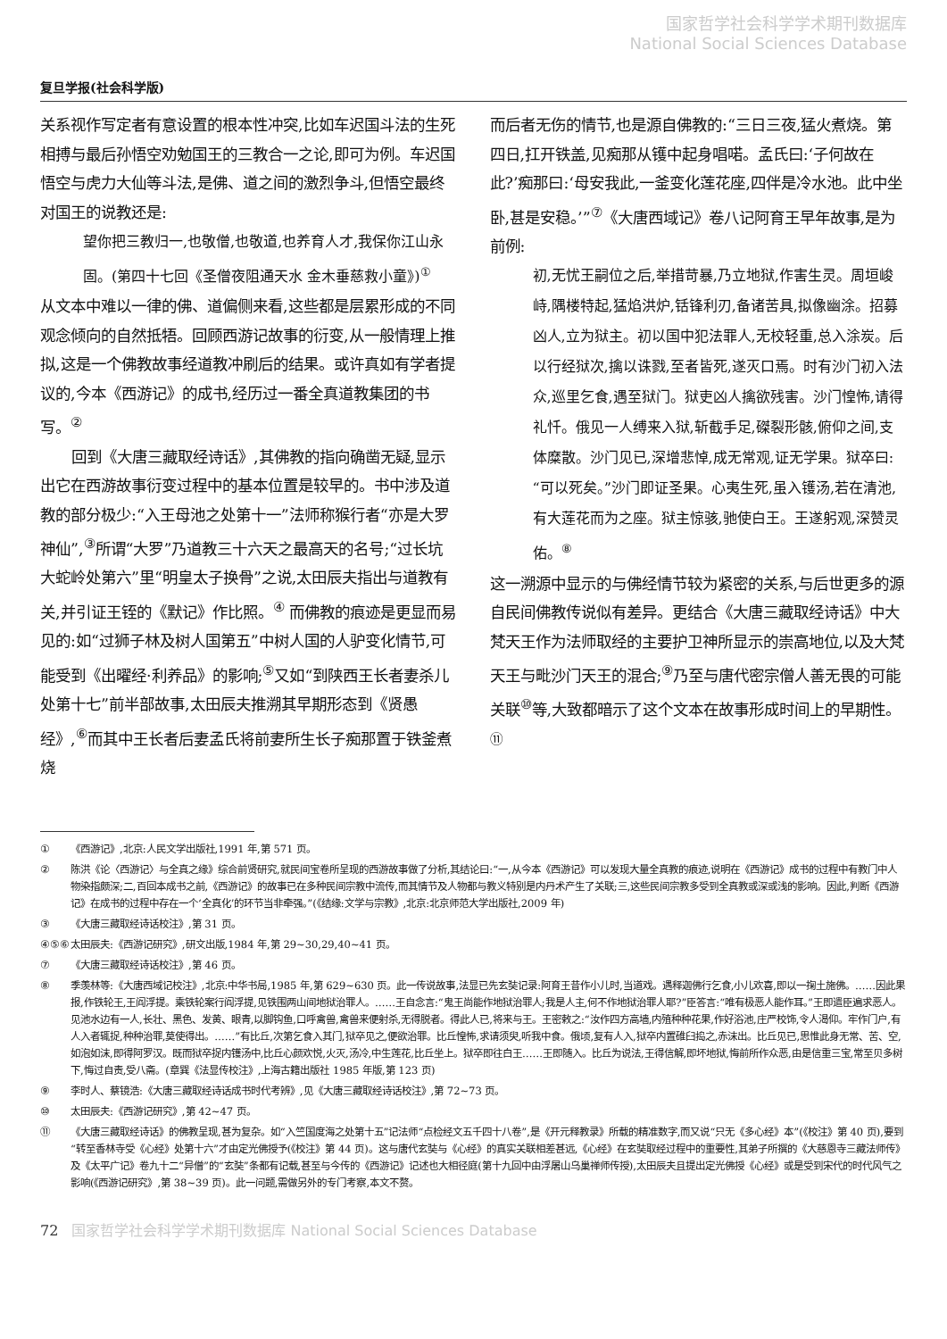国家哲学社会科学学术期刊数据库
National Social Sciences Database
复旦学报(社会科学版)
关系视作写定者有意设置的根本性冲突,比如车迟国斗法的生死相搏与最后孙悟空劝勉国王的三教合一之论,即可为例。车迟国悟空与虎力大仙等斗法,是佛、道之间的激烈争斗,但悟空最终对国王的说教还是:
望你把三教归一,也敬僧,也敬道,也养育人才,我保你江山永固。(第四十七回《圣僧夜阻通天水 金木垂慈救小童》)<sup>①</sup>
从文本中难以一律的佛、道偏侧来看,这些都是层累形成的不同观念倾向的自然抵牾。回顾西游记故事的衍变,从一般情理上推拟,这是一个佛教故事经道教冲刷后的结果。或许真如有学者提议的,今本《西游记》的成书,经历过一番全真道教集团的书写。<sup>②</sup>
回到《大唐三藏取经诗话》,其佛教的指向确凿无疑,显示出它在西游故事衍变过程中的基本位置是较早的。书中涉及道教的部分极少:“入王母池之处第十一”法师称猴行者“亦是大罗神仙”,<sup>③</sup>所谓“大罗”乃道教三十六天之最高天的名号;“过长坑大蛇岭处第六”里“明皇太子换骨”之说,太田辰夫指出与道教有关,并引证王铚的《默记》作比照。<sup>④</sup> 而佛教的痕迹是更显而易见的:如“过狮子林及树人国第五”中树人国的人驴变化情节,可能受到《出曜经·利养品》的影响;<sup>⑤</sup>又如“到陕西王长者妻杀儿处第十七”前半部故事,太田辰夫推溯其早期形态到《贤愚经》,<sup>⑥</sup>而其中王长者后妻孟氏将前妻所生长子痴那置于铁釜煮烧
而后者无伤的情节,也是源自佛教的:“三日三夜,猛火煮烧。第四日,扛开铁盖,见痴那从镬中起身唱喏。孟氏曰:‘子何故在此?’痴那曰:‘母安我此,一釜变化莲花座,四伴是冷水池。此中坐卧,甚是安稳。’”<sup>⑦</sup>《大唐西域记》卷八记阿育王早年故事,是为前例:
初,无忧王嗣位之后,举措苛暴,乃立地狱,作害生灵。周垣峻峙,隅楼特起,猛焰洪炉,铦锋利刃,备诸苦具,拟像幽涂。招募凶人,立为狱主。初以国中犯法罪人,无校轻重,总入涂炭。后以行经狱次,擒以诛戮,至者皆死,遂灭口焉。时有沙门初入法众,巡里乞食,遇至狱门。狱吏凶人擒欲残害。沙门惶怖,请得礼忏。俄见一人缚来入狱,斩截手足,磔裂形骸,俯仰之间,支体糜散。沙门见已,深增悲悼,成无常观,证无学果。狱卒曰:“可以死矣。”沙门即证圣果。心夷生死,虽入镬汤,若在清池,有大莲花而为之座。狱主惊骇,驰使白王。王遂躬观,深赞灵佑。<sup>⑧</sup>
这一溯源中显示的与佛经情节较为紧密的关系,与后世更多的源自民间佛教传说似有差异。更结合《大唐三藏取经诗话》中大梵天王作为法师取经的主要护卫神所显示的崇高地位,以及大梵天王与毗沙门天王的混合;<sup>⑨</sup>乃至与唐代密宗僧人善无畏的可能关联<sup>⑩</sup>等,大致都暗示了这个文本在故事形成时间上的早期性。<sup>⑪</sup>
① 《西游记》,北京:人民文学出版社,1991 年,第 571 页。
② 陈洪《论〈西游记〉与全真之缘》综合前贤研究,就民间宝卷所呈现的西游故事做了分析,其结论曰:“一,从今本《西游记》可以发现大量全真教的痕迹,说明在《西游记》成书的过程中有教门中人物染指颇深;二,百回本成书之前,《西游记》的故事已在多种民间宗教中流传,而其情节及人物都与教义特别是内丹术产生了关联;三,这些民间宗教多受到全真教或深或浅的影响。因此,判断《西游记》在成书的过程中存在一个‘全真化’的环节当非牵强。”(《结缘:文学与宗教》,北京:北京师范大学出版社,2009 年)
③ 《大唐三藏取经诗话校注》,第 31 页。
④⑤⑥ 太田辰夫:《西游记研究》,研文出版,1984 年,第 29~30,29,40~41 页。
⑦ 《大唐三藏取经诗话校注》,第 46 页。
⑧ 季羡林等:《大唐西域记校注》,北京:中华书局,1985 年,第 629~630 页。此一传说故事,法显已先玄奘记录:阿育王昔作小儿时,当道戏。遇释迦佛行乞食,小儿欢喜,即以一掬土施佛。……因此果报,作铁轮王,王阎浮提。乘铁轮案行阎浮提,见铁围两山间地狱治罪人。……王自念言:“鬼王尚能作地狱治罪人;我是人主,何不作地狱治罪人耶?”臣答言:“唯有极恶人能作耳。”王即遣臣遍求恶人。见池水边有一人,长壮、黑色、发黄、眼青,以脚钩鱼,口呼禽兽,禽兽来便射杀,无得脱者。得此人已,将来与王。王密敕之:“汝作四方高墙,内殖种种花果,作好浴池,庄严校饰,令人渴仰。牢作门户,有人入者辄捉,种种治罪,莫使得出。……”有比丘,次第乞食入其门,狱卒见之,便欲治罪。比丘惶怖,求请须臾,听我中食。俄顷,复有人入,狱卒内置碓臼捣之,赤沫出。比丘见已,思惟此身无常、苦、空,如泡如沫,即得阿罗汉。既而狱卒捉内镬汤中,比丘心颜欢悦,火灭,汤冷,中生莲花,比丘坐上。狱卒即往白王……王即随入。比丘为说法,王得信解,即坏地狱,悔前所作众恶,由是信重三宝,常至贝多树下,悔过自责,受八斋。(章巽《法显传校注》,上海古籍出版社 1985 年版,第 123 页)
⑨ 李时人、蔡镜浩:《大唐三藏取经诗话成书时代考辨》,见《大唐三藏取经诗话校注》,第 72~73 页。
⑩ 太田辰夫:《西游记研究》,第 42~47 页。
⑪ 《大唐三藏取经诗话》的佛教呈现,甚为复杂。如“入竺国度海之处第十五”记法师“点检经文五千四十八卷”,是《开元释教录》所载的精准数字,而又说“只无《多心经》本”(《校注》第 40 页),要到“转至香林寺受《心经》处第十六”才由定光佛授予(《校注》第 44 页)。这与唐代玄奘与《心经》的真实关联相差甚远,《心经》在玄奘取经过程中的重要性,其弟子所撰的《大慈恩寺三藏法师传》及《太平广记》卷九十二“异僧”的“玄奘”条都有记载,甚至与今传的《西游记》记述也大相径庭(第十九回中由浮屠山乌巢禅师传授),太田辰夫且提出定光佛授《心经》或是受到宋代的时代风气之影响(《西游记研究》,第 38~39 页)。此一问题,需做另外的专门考察,本文不赘。
72 国家哲学社会科学学术期刊数据库 National Social Sciences Database